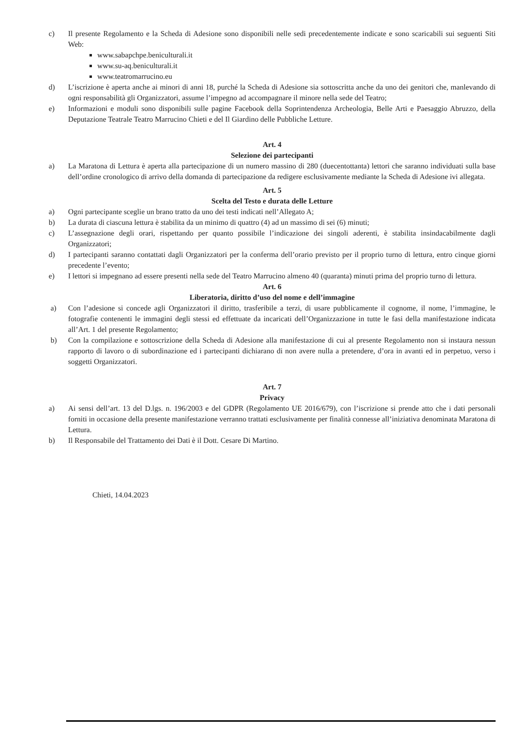c) Il presente Regolamento e la Scheda di Adesione sono disponibili nelle sedi precedentemente indicate e sono scaricabili sui seguenti Siti Web:
www.sabapchpe.beniculturali.it
www.su-aq.beniculturali.it
www.teatromarrucino.eu
d) L’iscrizione è aperta anche ai minori di anni 18, purché la Scheda di Adesione sia sottoscritta anche da uno dei genitori che, manlevando di ogni responsabilità gli Organizzatori, assume l’impegno ad accompagnare il minore nella sede del Teatro;
e) Informazioni e moduli sono disponibili sulle pagine Facebook della Soprintendenza Archeologia, Belle Arti e Paesaggio Abruzzo, della Deputazione Teatrale Teatro Marrucino Chieti e del Il Giardino delle Pubbliche Letture.
Art. 4
Selezione dei partecipanti
a) La Maratona di Lettura è aperta alla partecipazione di un numero massino di 280 (duecentottanta) lettori che saranno individuati sulla base dell’ordine cronologico di arrivo della domanda di partecipazione da redigere esclusivamente mediante la Scheda di Adesione ivi allegata.
Art. 5
Scelta del Testo e durata delle Letture
a) Ogni partecipante sceglie un brano tratto da uno dei testi indicati nell’Allegato A;
b) La durata di ciascuna lettura è stabilita da un minimo di quattro (4) ad un massimo di sei (6) minuti;
c) L’assegnazione degli orari, rispettando per quanto possibile l’indicazione dei singoli aderenti, è stabilita insindacabilmente dagli Organizzatori;
d) I partecipanti saranno contattati dagli Organizzatori per la conferma dell’orario previsto per il proprio turno di lettura, entro cinque giorni precedente l’evento;
e) I lettori si impegnano ad essere presenti nella sede del Teatro Marrucino almeno 40 (quaranta) minuti prima del proprio turno di lettura.
Art. 6
Liberatoria, diritto d’uso del nome e dell’immagine
a) Con l’adesione si concede agli Organizzatori il diritto, trasferibile a terzi, di usare pubblicamente il cognome, il nome, l’immagine, le fotografie contenenti le immagini degli stessi ed effettuate da incaricati dell’Organizzazione in tutte le fasi della manifestazione indicata all’Art. 1 del presente Regolamento;
b) Con la compilazione e sottoscrizione della Scheda di Adesione alla manifestazione di cui al presente Regolamento non si instaura nessun rapporto di lavoro o di subordinazione ed i partecipanti dichiarano di non avere nulla a pretendere, d’ora in avanti ed in perpetuo, verso i soggetti Organizzatori.
Art. 7
Privacy
a) Ai sensi dell’art. 13 del D.lgs. n. 196/2003 e del GDPR (Regolamento UE 2016/679), con l’iscrizione si prende atto che i dati personali forniti in occasione della presente manifestazione verranno trattati esclusivamente per finalità connesse all’iniziativa denominata Maratona di Lettura.
b) Il Responsabile del Trattamento dei Dati è il Dott. Cesare Di Martino.
Chieti, 14.04.2023